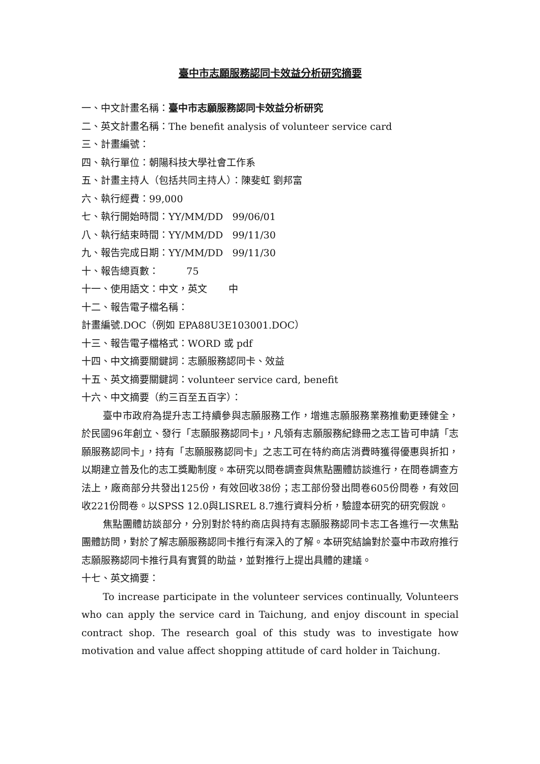臺中市志願服務認同卡效益分析研究摘要
一、中文計畫名稱：臺中市志願服務認同卡效益分析研究
二、英文計畫名稱：The benefit analysis of volunteer service card
三、計畫編號：
四、執行單位：朝陽科技大學社會工作系
五、計畫主持人（包括共同主持人）：陳斐虹 劉邦富
六、執行經費：99,000
七、執行開始時間：YY/MM/DD 99/06/01
八、執行結束時間：YY/MM/DD 99/11/30
九、報告完成日期：YY/MM/DD 99/11/30
十、報告總頁數： 75
十一、使用語文：中文，英文 中
十二、報告電子檔名稱：
計畫編號.DOC（例如 EPA88U3E103001.DOC）
十三、報告電子檔格式：WORD 或 pdf
十四、中文摘要關鍵詞：志願服務認同卡、效益
十五、英文摘要關鍵詞：volunteer service card, benefit
十六、中文摘要（約三百至五百字）：
臺中市政府為提升志工持續參與志願服務工作，增進志願服務業務推動更臻健全，於民國96年創立、發行「志願服務認同卡」，凡領有志願服務紀錄冊之志工皆可申請「志願服務認同卡」，持有「志願服務認同卡」之志工可在特約商店消費時獲得優惠與折扣，以期建立普及化的志工獎勵制度。本研究以問卷調查與焦點團體訪談進行，在問卷調查方法上，廠商部分共發出125份，有效回收38份；志工部份發出問卷605份問卷，有效回收221份問卷。以SPSS 12.0與LISREL 8.7進行資料分析，驗證本研究的研究假說。
焦點團體訪談部分，分別對於特約商店與持有志願服務認同卡志工各進行一次焦點團體訪問，對於了解志願服務認同卡推行有深入的了解。本研究結論對於臺中市政府推行志願服務認同卡推行具有實質的助益，並對推行上提出具體的建議。
十七、英文摘要：
To increase participate in the volunteer services continually, Volunteers who can apply the service card in Taichung, and enjoy discount in special contract shop. The research goal of this study was to investigate how motivation and value affect shopping attitude of card holder in Taichung.